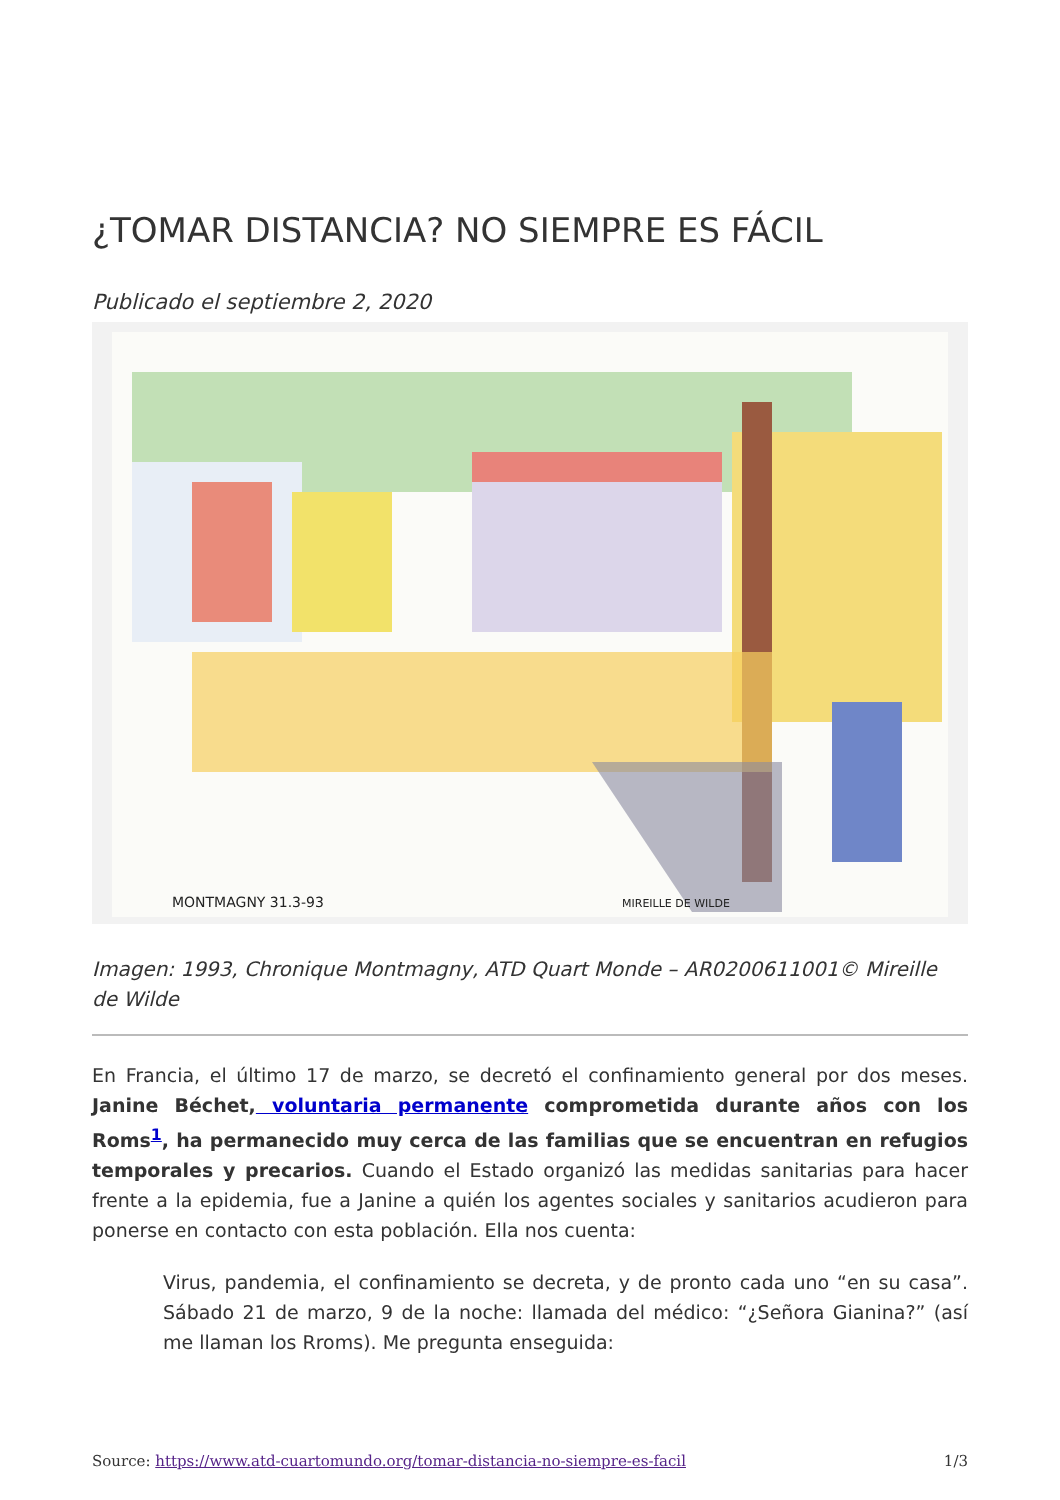¿TOMAR DISTANCIA? NO SIEMPRE ES FÁCIL
Publicado el septiembre 2, 2020
MONTMAGNY 31.3-93
MIREILLE DE WILDE
Imagen: 1993, Chronique Montmagny, ATD Quart Monde – AR0200611001© Mireille de Wilde
En Francia, el último 17 de marzo, se decretó el confinamiento general por dos meses. Janine Béchet, voluntaria permanente comprometida durante años con los Roms<sup>1</sup>, ha permanecido muy cerca de las familias que se encuentran en refugios temporales y precarios. Cuando el Estado organizó las medidas sanitarias para hacer frente a la epidemia, fue a Janine a quién los agentes sociales y sanitarios acudieron para ponerse en contacto con esta población. Ella nos cuenta:
Virus, pandemia, el confinamiento se decreta, y de pronto cada uno “en su casa”. Sábado 21 de marzo, 9 de la noche: llamada del médico: “¿Señora Gianina?” (así me llaman los Rroms). Me pregunta enseguida:
Source: https://www.atd-cuartomundo.org/tomar-distancia-no-siempre-es-facil 1/3